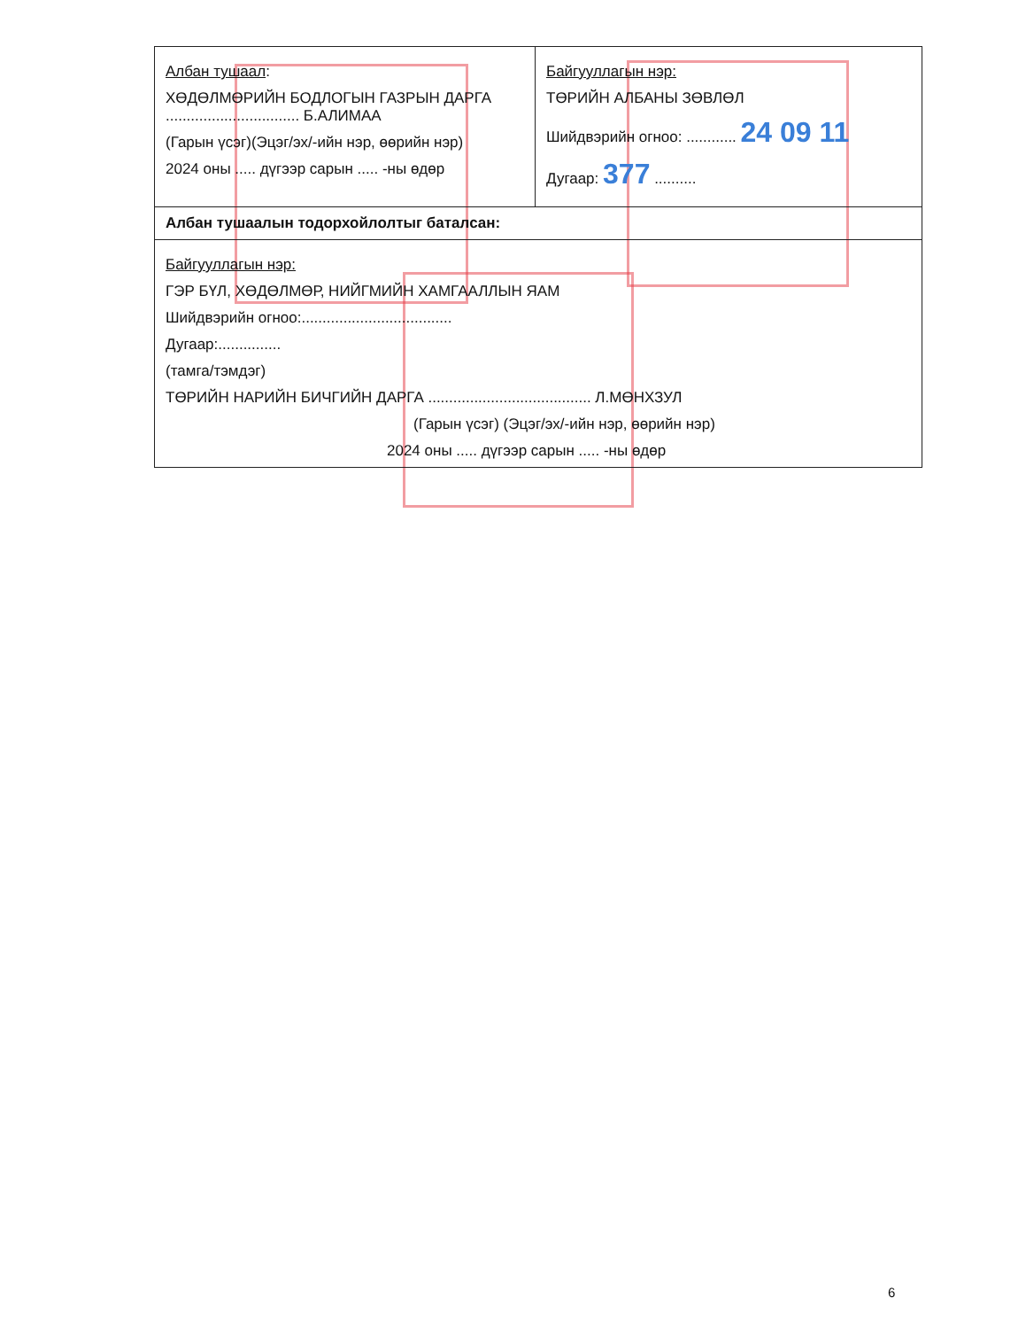| Албан тушаал : ХӨДӨЛМӨРИЙН БОДЛОГЫН ГАЗРЫН ДАРГА ................................ Б.АЛИМАА (Гарын үсэг)(Эцэг/эх/-ийн нэр, өөрийн нэр) 2024 оны ..... дүгээр сарын ..... -ны өдөр | Байгууллагын нэр: ТӨРИЙН АЛБАНЫ ЗӨВЛӨЛ Шийдвэрийн огноо: ............ 24 09 11 Дугаар: 377 .......... |
| Албан тушаалын тодорхойлолтыг баталсан: | |
| Байгууллагын нэр: ГЭР БҮЛ, ХӨДӨЛМӨР, НИЙГМИЙН ХАМГААЛЛЫН ЯАМ Шийдвэрийн огноо:.................................... Дугаар:............... (тамга/тэмдэг) ТӨРИЙН НАРИЙН БИЧГИЙН ДАРГА ....................................... Л.МӨНХЗУЛ (Гарын үсэг) (Эцэг/эх/-ийн нэр, өөрийн нэр) 2024 оны ..... дүгээр сарын ..... -ны өдөр | |
6